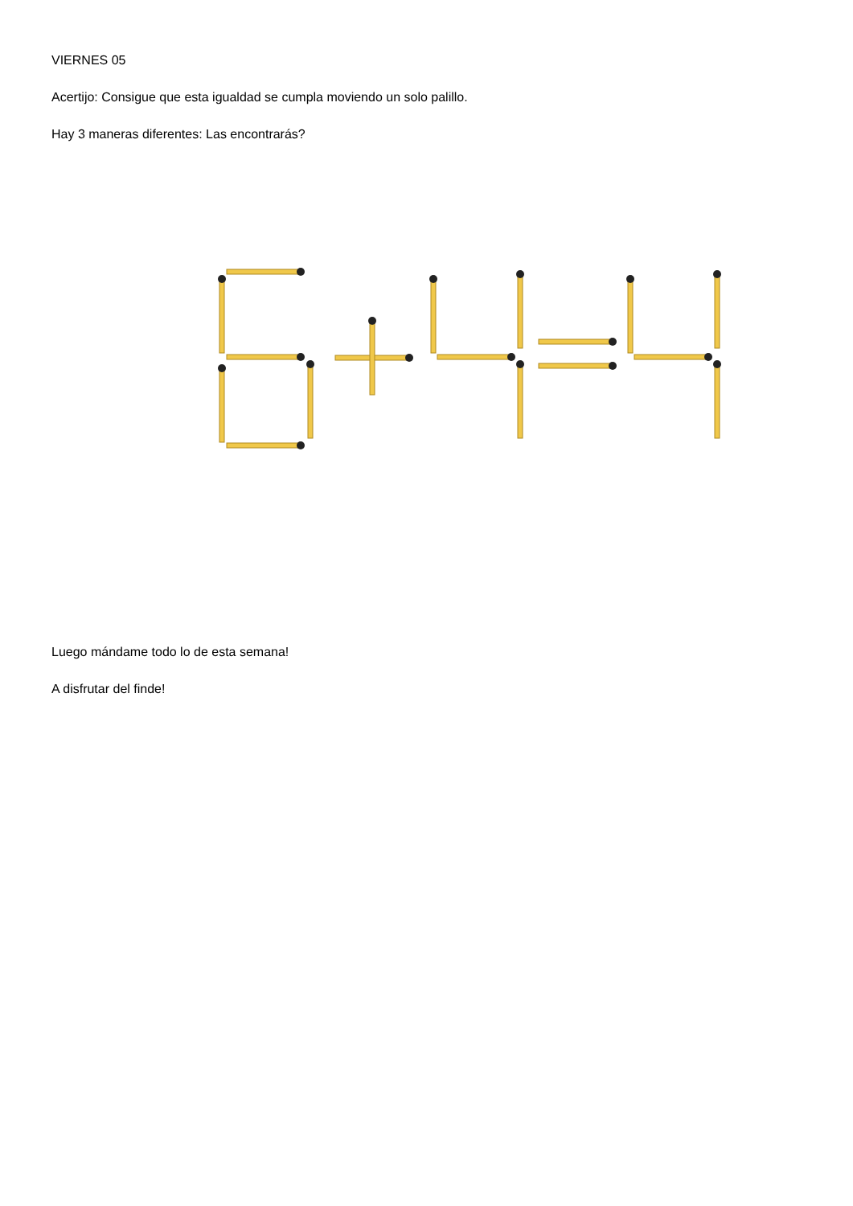VIERNES 05
Acertijo: Consigue que esta igualdad se cumpla moviendo un solo palillo.
Hay 3 maneras diferentes: Las encontrarás?
Luego mándame todo lo de esta semana!
A disfrutar del finde!